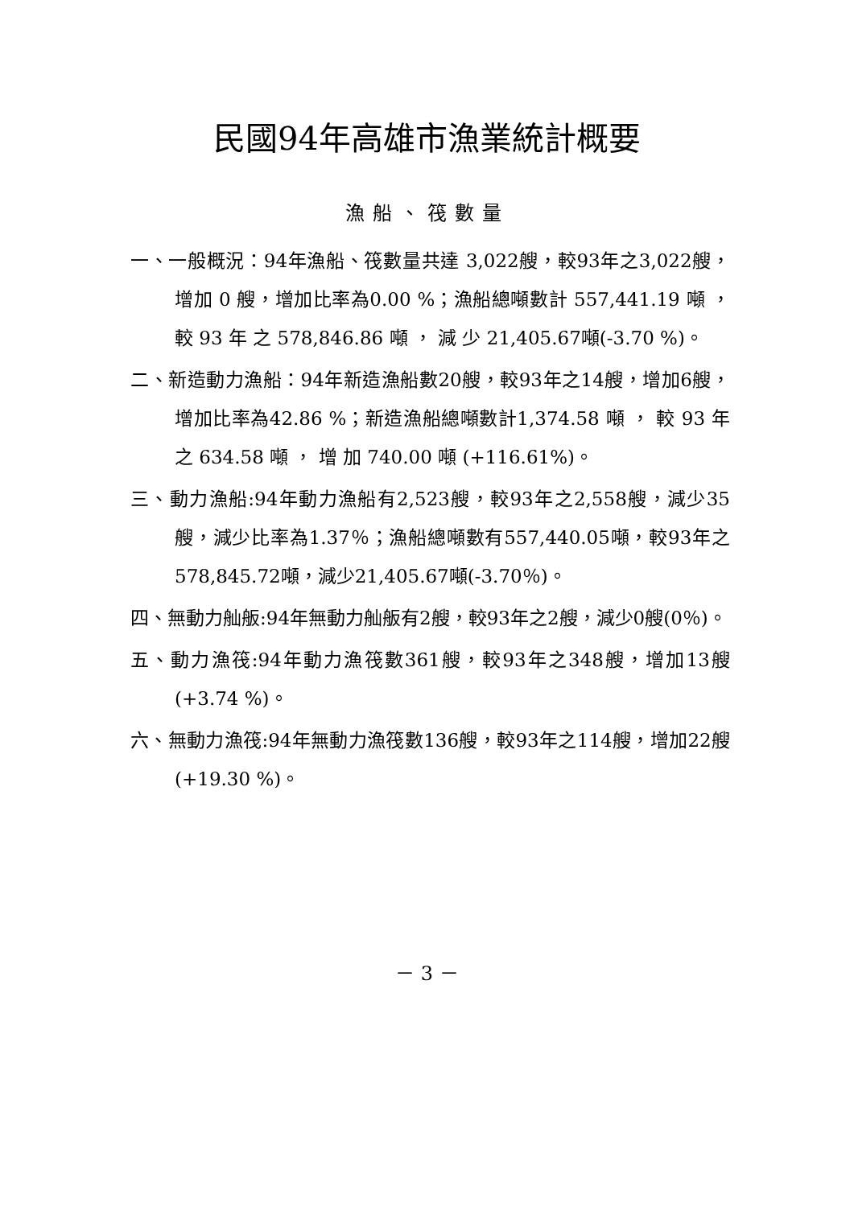民國94年高雄市漁業統計概要
漁船、筏數量
一、一般概況：94年漁船、筏數量共達 3,022艘，較93年之3,022艘，增加 0 艘，增加比率為0.00 %；漁船總噸數計 557,441.19 噸 ， 較 93 年 之 578,846.86 噸 ， 減 少 21,405.67噸(-3.70 %)。
二、新造動力漁船：94年新造漁船數20艘，較93年之14艘，增加6艘，增加比率為42.86 %；新造漁船總噸數計1,374.58 噸 ， 較 93 年 之 634.58 噸 ， 增 加 740.00 噸 (+116.61%)。
三、動力漁船:94年動力漁船有2,523艘，較93年之2,558艘，減少35艘，減少比率為1.37％；漁船總噸數有557,440.05噸，較93年之578,845.72噸，減少21,405.67噸(-3.70％)。
四、無動力舢舨:94年無動力舢舨有2艘，較93年之2艘，減少0艘(0％)。
五、動力漁筏:94年動力漁筏數361艘，較93年之348艘，增加13艘(+3.74 %)。
六、無動力漁筏:94年無動力漁筏數136艘，較93年之114艘，增加22艘(+19.30 %)。
－ 3 －